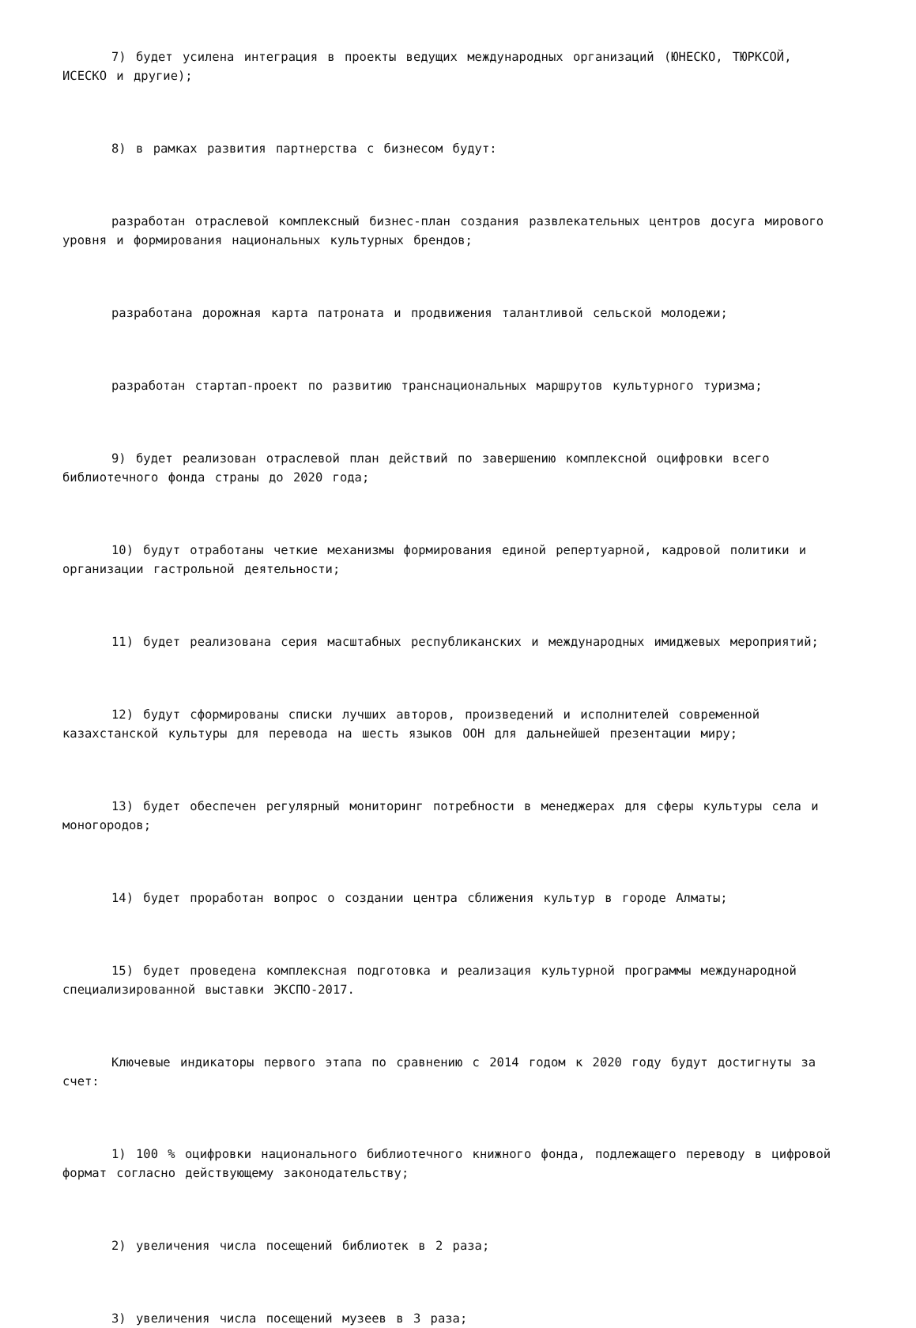7) будет усилена интеграция в проекты ведущих международных организаций (ЮНЕСКО, ТЮРКСОЙ, ИСЕСКО и другие);
8) в рамках развития партнерства с бизнесом будут:
разработан отраслевой комплексный бизнес-план создания развлекательных центров досуга мирового уровня и формирования национальных культурных брендов;
разработана дорожная карта патроната и продвижения талантливой сельской молодежи;
разработан стартап-проект по развитию транснациональных маршрутов культурного туризма;
9) будет реализован отраслевой план действий по завершению комплексной оцифровки всего библиотечного фонда страны до 2020 года;
10) будут отработаны четкие механизмы формирования единой репертуарной, кадровой политики и организации гастрольной деятельности;
11) будет реализована серия масштабных республиканских и международных имиджевых мероприятий;
12) будут сформированы списки лучших авторов, произведений и исполнителей современной казахстанской культуры для перевода на шесть языков ООН для дальнейшей презентации миру;
13) будет обеспечен регулярный мониторинг потребности в менеджерах для сферы культуры села и моногородов;
14) будет проработан вопрос о создании центра сближения культур в городе Алматы;
15) будет проведена комплексная подготовка и реализация культурной программы международной специализированной выставки ЭКСПО-2017.
Ключевые индикаторы первого этапа по сравнению с 2014 годом к 2020 году будут достигнуты за счет:
1) 100 % оцифровки национального библиотечного книжного фонда, подлежащего переводу в цифровой формат согласно действующему законодательству;
2) увеличения числа посещений библиотек в 2 раза;
3) увеличения числа посещений музеев в 3 раза;